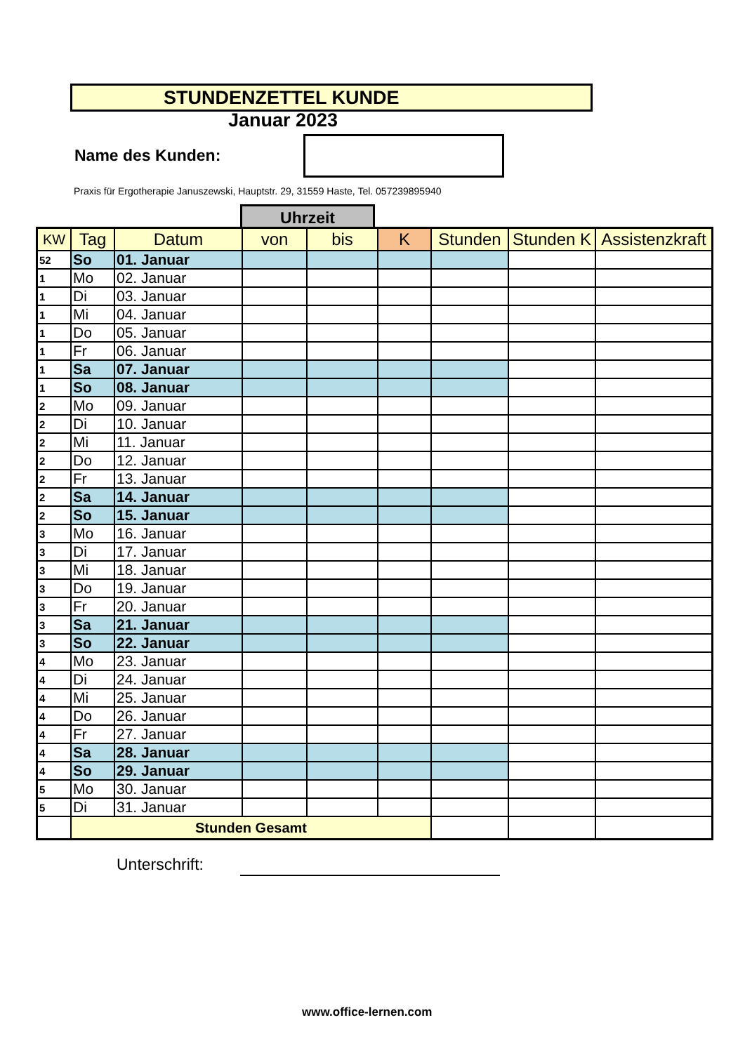STUNDENZETTEL KUNDE
Januar 2023
Name des Kunden:
Praxis für Ergotherapie Januszewski, Hauptstr. 29, 31559 Haste, Tel. 057239895940
Uhrzeit
| KW | Tag | Datum | von | bis | K | Stunden | Stunden K | Assistenzkraft |
| --- | --- | --- | --- | --- | --- | --- | --- | --- |
| 52 | So | 01. Januar | | | | | | |
| 1 | Mo | 02. Januar | | | | | | |
| 1 | Di | 03. Januar | | | | | | |
| 1 | Mi | 04. Januar | | | | | | |
| 1 | Do | 05. Januar | | | | | | |
| 1 | Fr | 06. Januar | | | | | | |
| 1 | Sa | 07. Januar | | | | | | |
| 1 | So | 08. Januar | | | | | | |
| 2 | Mo | 09. Januar | | | | | | |
| 2 | Di | 10. Januar | | | | | | |
| 2 | Mi | 11. Januar | | | | | | |
| 2 | Do | 12. Januar | | | | | | |
| 2 | Fr | 13. Januar | | | | | | |
| 2 | Sa | 14. Januar | | | | | | |
| 2 | So | 15. Januar | | | | | | |
| 3 | Mo | 16. Januar | | | | | | |
| 3 | Di | 17. Januar | | | | | | |
| 3 | Mi | 18. Januar | | | | | | |
| 3 | Do | 19. Januar | | | | | | |
| 3 | Fr | 20. Januar | | | | | | |
| 3 | Sa | 21. Januar | | | | | | |
| 3 | So | 22. Januar | | | | | | |
| 4 | Mo | 23. Januar | | | | | | |
| 4 | Di | 24. Januar | | | | | | |
| 4 | Mi | 25. Januar | | | | | | |
| 4 | Do | 26. Januar | | | | | | |
| 4 | Fr | 27. Januar | | | | | | |
| 4 | Sa | 28. Januar | | | | | | |
| 4 | So | 29. Januar | | | | | | |
| 5 | Mo | 30. Januar | | | | | | |
| 5 | Di | 31. Januar | | | | | | |
| | Stunden Gesamt | | | | | | | |
Unterschrift:
www.office-lernen.com